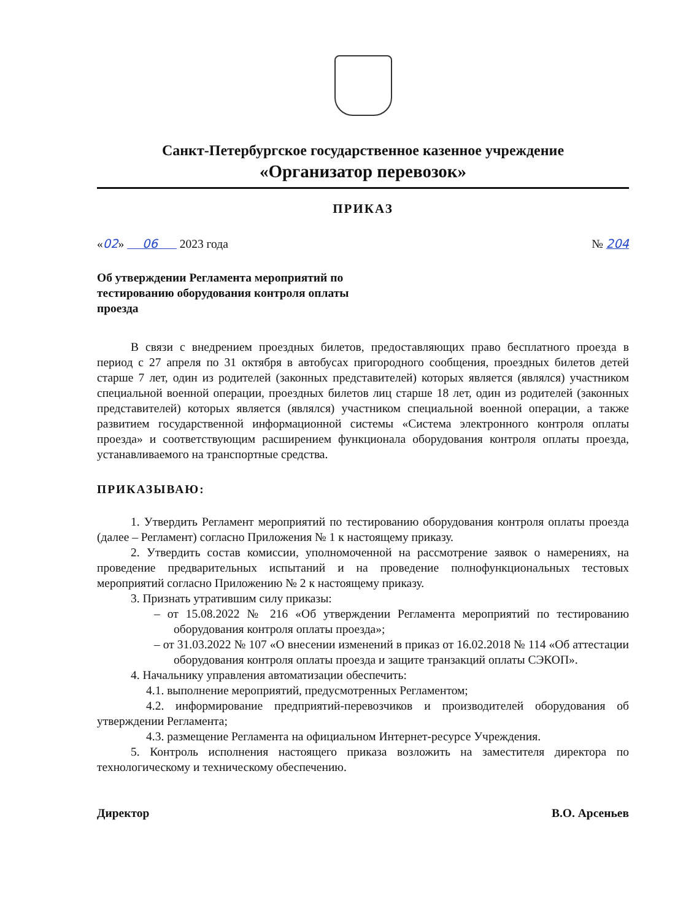Санкт-Петербургское государственное казенное учреждение
«Организатор перевозок»
ПРИКАЗ
«02» 06 2023 года № 204
Об утверждении Регламента мероприятий по тестированию оборудования контроля оплаты проезда
В связи с внедрением проездных билетов, предоставляющих право бесплатного проезда в период с 27 апреля по 31 октября в автобусах пригородного сообщения, проездных билетов детей старше 7 лет, один из родителей (законных представителей) которых является (являлся) участником специальной военной операции, проездных билетов лиц старше 18 лет, один из родителей (законных представителей) которых является (являлся) участником специальной военной операции, а также развитием государственной информационной системы «Система электронного контроля оплаты проезда» и соответствующим расширением функционала оборудования контроля оплаты проезда, устанавливаемого на транспортные средства.
ПРИКАЗЫВАЮ:
1. Утвердить Регламент мероприятий по тестированию оборудования контроля оплаты проезда (далее – Регламент) согласно Приложения № 1 к настоящему приказу.
2. Утвердить состав комиссии, уполномоченной на рассмотрение заявок о намерениях, на проведение предварительных испытаний и на проведение полнофункциональных тестовых мероприятий согласно Приложению № 2 к настоящему приказу.
3. Признать утратившим силу приказы:
– от 15.08.2022 № 216 «Об утверждении Регламента мероприятий по тестированию оборудования контроля оплаты проезда»;
– от 31.03.2022 № 107 «О внесении изменений в приказ от 16.02.2018 № 114 «Об аттестации оборудования контроля оплаты проезда и защите транзакций оплаты СЭКОП».
4. Начальнику управления автоматизации обеспечить:
4.1. выполнение мероприятий, предусмотренных Регламентом;
4.2. информирование предприятий-перевозчиков и производителей оборудования об утверждении Регламента;
4.3. размещение Регламента на официальном Интернет-ресурсе Учреждения.
5. Контроль исполнения настоящего приказа возложить на заместителя директора по технологическому и техническому обеспечению.
Директор В.О. Арсеньев